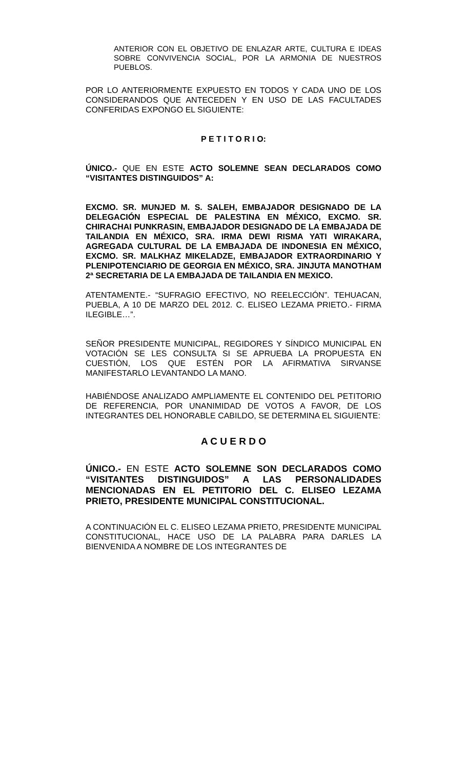ANTERIOR CON EL OBJETIVO DE ENLAZAR ARTE, CULTURA E IDEAS SOBRE CONVIVENCIA SOCIAL, POR LA ARMONIA DE NUESTROS PUEBLOS.
POR LO ANTERIORMENTE EXPUESTO EN TODOS Y CADA UNO DE LOS CONSIDERANDOS QUE ANTECEDEN Y EN USO DE LAS FACULTADES CONFERIDAS EXPONGO EL SIGUIENTE:
P E T I T O R I O:
ÚNICO.- QUE EN ESTE ACTO SOLEMNE SEAN DECLARADOS COMO “VISITANTES DISTINGUIDOS” A:
EXCMO. SR. MUNJED M. S. SALEH, EMBAJADOR DESIGNADO DE LA DELEGACIÓN ESPECIAL DE PALESTINA EN MÉXICO, EXCMO. SR. CHIRACHAI PUNKRASIN, EMBAJADOR DESIGNADO DE LA EMBAJADA DE TAILANDIA EN MÉXICO, SRA. IRMA DEWI RISMA YATI WIRAKARA, AGREGADA CULTURAL DE LA EMBAJADA DE INDONESIA EN MÉXICO, EXCMO. SR. MALKHAZ MIKELADZE, EMBAJADOR EXTRAORDINARIO Y PLENIPOTENCIARIO DE GEORGIA EN MÉXICO, SRA. JINJUTA MANOTHAM 2ª SECRETARIA DE LA EMBAJADA DE TAILANDIA EN MEXICO.
ATENTAMENTE.- “SUFRAGIO EFECTIVO, NO REELECCIÓN”. TEHUACAN, PUEBLA, A 10 DE MARZO DEL 2012. C. ELISEO LEZAMA PRIETO.- FIRMA ILEGIBLE…”.
SEÑOR PRESIDENTE MUNICIPAL, REGIDORES Y SÍNDICO MUNICIPAL EN VOTACIÓN SE LES CONSULTA SI SE APRUEBA LA PROPUESTA EN CUESTIÓN, LOS QUE ESTÉN POR LA AFIRMATIVA SIRVANSE MANIFESTARLO LEVANTANDO LA MANO.
HABIÉNDOSE ANALIZADO AMPLIAMENTE EL CONTENIDO DEL PETITORIO DE REFERENCIA, POR UNANIMIDAD DE VOTOS A FAVOR, DE LOS INTEGRANTES DEL HONORABLE CABILDO, SE DETERMINA EL SIGUIENTE:
A C U E R D O
ÚNICO.- EN ESTE ACTO SOLEMNE SON DECLARADOS COMO “VISITANTES DISTINGUIDOS” A LAS PERSONALIDADES MENCIONADAS EN EL PETITORIO DEL C. ELISEO LEZAMA PRIETO, PRESIDENTE MUNICIPAL CONSTITUCIONAL.
A CONTINUACIÓN EL C. ELISEO LEZAMA PRIETO, PRESIDENTE MUNICIPAL CONSTITUCIONAL, HACE USO DE LA PALABRA PARA DARLES LA BIENVENIDA A NOMBRE DE LOS INTEGRANTES DE